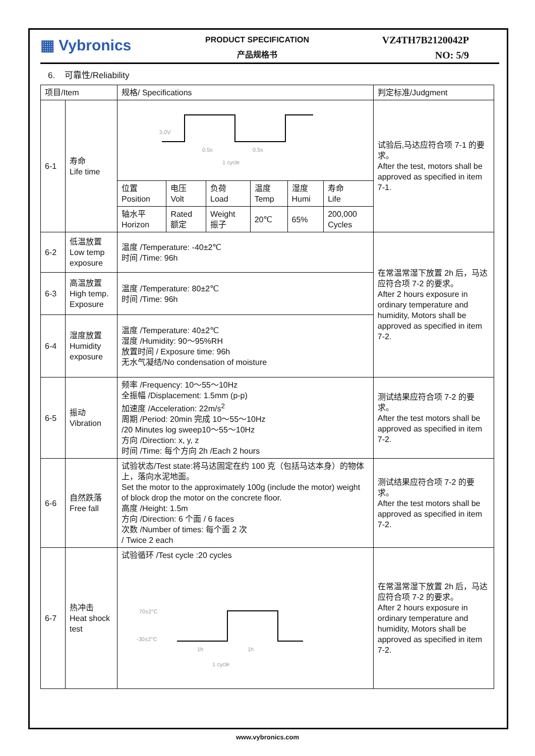▦ Vybronics
PRODUCT SPECIFICATION
产品规格书
VZ4TH7B2120042P
NO: 5/9
6. 可靠性/Reliability
| 项目/Item | | 规格/ Specifications | | | | | | 判定标准/Judgment |
| --- | --- | --- | --- | --- | --- | --- | --- | --- |
| 6-1 | 寿命 Life time | 3.0V 0.5s 0.5s 1 cycle | | | | | | 试验后,马达应符合项 7-1 的要求。 After the test, motors shall be approved as specified in item 7-1. |
| | | 位置 Position | 电压 Volt | 负荷 Load | 温度 Temp | 湿度 Humi | 寿命 Life | |
| | | 轴水平 Horizon | Rated 额定 | Weight 振子 | 20℃ | 65% | 200,000 Cycles | |
| 6-2 | 低温放置 Low temp exposure | 温度 /Temperature: -40±2℃ 时间 /Time: 96h | | | | | | 在常温常湿下放置 2h 后，马达应符合项 7-2 的要求。 After 2 hours exposure in ordinary temperature and humidity, Motors shall be approved as specified in item 7-2. |
| 6-3 | 高温放置 High temp. Exposure | 温度 /Temperature: 80±2℃ 时间 /Time: 96h | | | | | | |
| 6-4 | 湿度放置 Humidity exposure | 温度 /Temperature: 40±2℃ 湿度 /Humidity: 90～95%RH 放置时间 / Exposure time: 96h 无水气凝结/No condensation of moisture | | | | | | |
| 6-5 | 振动 Vibration | 频率 /Frequency: 10～55～10Hz 全振幅 /Displacement: 1.5mm (p-p) 加速度 /Acceleration: 22m/s<sup>2</sup> 周期 /Period: 20min 完成 10～55～10Hz /20 Minutes log sweep10～55～10Hz 方向 /Direction: x, y, z 时间 /Time: 每个方向 2h /Each 2 hours | | | | | | 测试结果应符合项 7-2 的要求。 After the test motors shall be approved as specified in item 7-2. |
| 6-6 | 自然跌落 Free fall | 试验状态/Test state:将马达固定在约 100 克（包括马达本身）的物体上，落向水泥地面。 Set the motor to the approximately 100g (include the motor) weight of block drop the motor on the concrete floor. 高度 /Height: 1.5m 方向 /Direction: 6 个面 / 6 faces 次数 /Number of times: 每个面 2 次 / Twice 2 each | | | | | | 测试结果应符合项 7-2 的要求。 After the test motors shall be approved as specified in item 7-2. |
| 6-7 | 热冲击 Heat shock test | 试验循环 /Test cycle :20 cycles 70±2°C -30±2°C 1h 1h 1 cycle | | | | | | 在常温常湿下放置 2h 后，马达应符合项 7-2 的要求。 After 2 hours exposure in ordinary temperature and humidity, Motors shall be approved as specified in item 7-2. |
www.vybronics.com